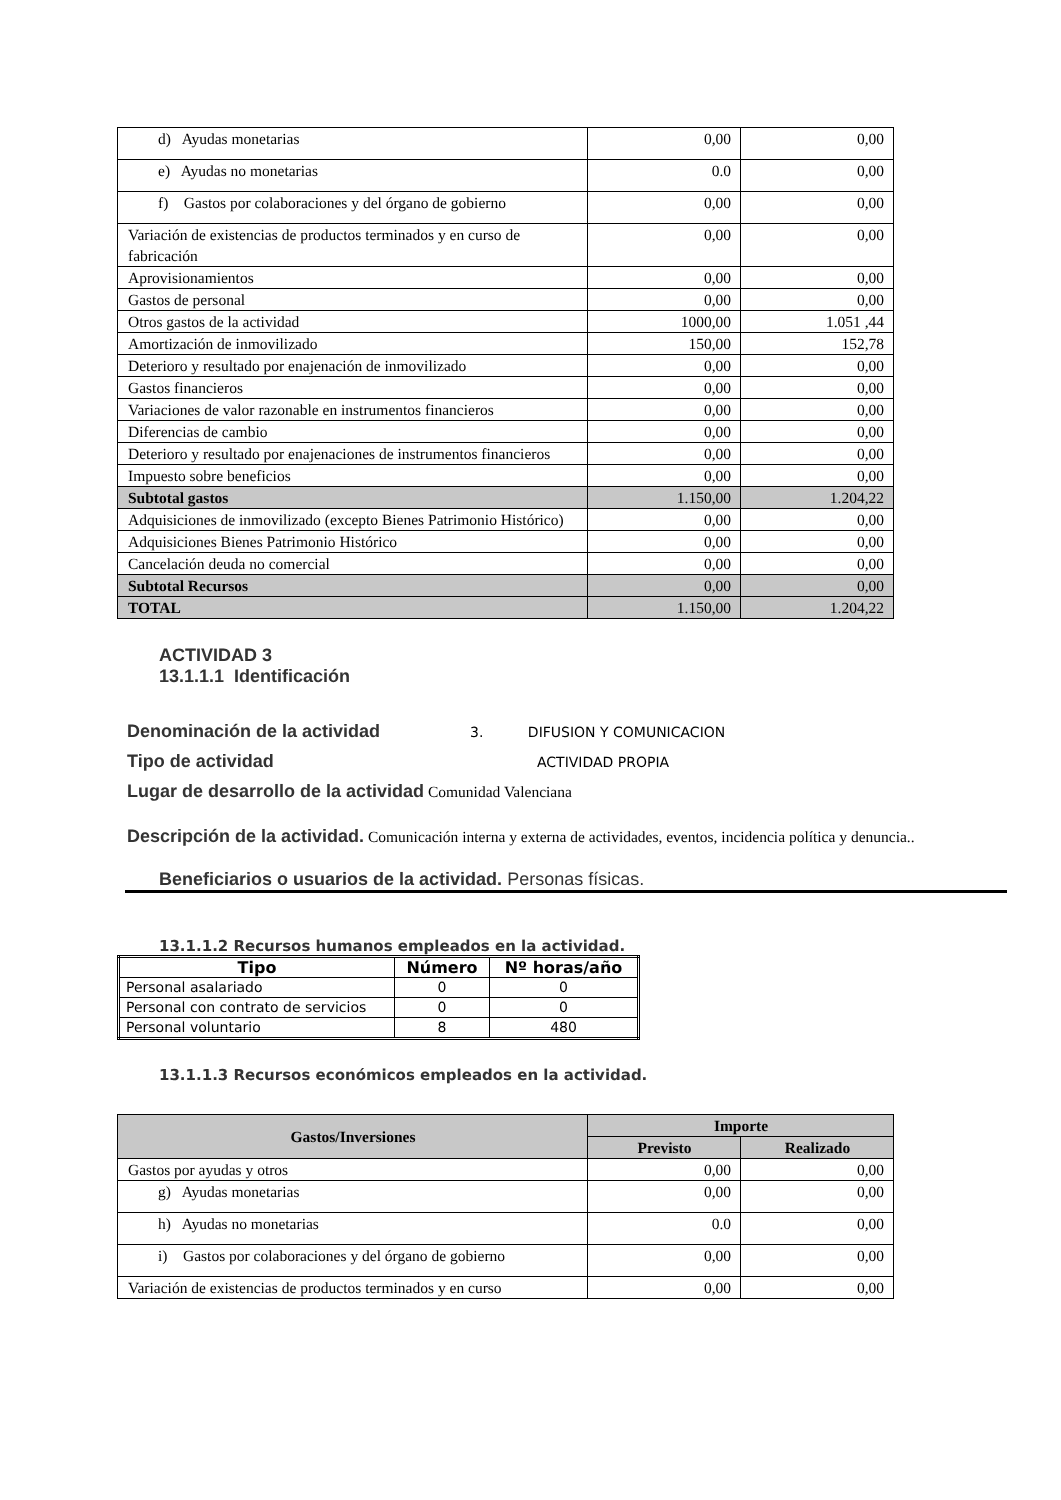| d) Ayudas monetarias | 0,00 | 0,00 |
| e) Ayudas no monetarias | 0.0 | 0,00 |
| f) Gastos por colaboraciones y del órgano de gobierno | 0,00 | 0,00 |
| Variación de existencias de productos terminados y en curso de fabricación | 0,00 | 0,00 |
| Aprovisionamientos | 0,00 | 0,00 |
| Gastos de personal | 0,00 | 0,00 |
| Otros gastos de la actividad | 1000,00 | 1.051 ,44 |
| Amortización de inmovilizado | 150,00 | 152,78 |
| Deterioro y resultado por enajenación de inmovilizado | 0,00 | 0,00 |
| Gastos financieros | 0,00 | 0,00 |
| Variaciones de valor razonable en instrumentos financieros | 0,00 | 0,00 |
| Diferencias de cambio | 0,00 | 0,00 |
| Deterioro y resultado por enajenaciones de instrumentos financieros | 0,00 | 0,00 |
| Impuesto sobre beneficios | 0,00 | 0,00 |
| Subtotal gastos | 1.150,00 | 1.204,22 |
| Adquisiciones de inmovilizado (excepto Bienes Patrimonio Histórico) | 0,00 | 0,00 |
| Adquisiciones Bienes Patrimonio Histórico | 0,00 | 0,00 |
| Cancelación deuda no comercial | 0,00 | 0,00 |
| Subtotal Recursos | 0,00 | 0,00 |
| TOTAL | 1.150,00 | 1.204,22 |
ACTIVIDAD 3
13.1.1.1 Identificación
Denominación de la actividad 3. DIFUSION Y COMUNICACION
Tipo de actividad ACTIVIDAD PROPIA
Lugar de desarrollo de la actividad Comunidad Valenciana
Descripción de la actividad. Comunicación interna y externa de actividades, eventos, incidencia política y denuncia..
Beneficiarios o usuarios de la actividad. Personas físicas.
13.1.1.2 Recursos humanos empleados en la actividad.
| Tipo | Número | Nº horas/año |
| --- | --- | --- |
| Personal asalariado | 0 | 0 |
| Personal con contrato de servicios | 0 | 0 |
| Personal voluntario | 8 | 480 |
13.1.1.3 Recursos económicos empleados en la actividad.
| Gastos/Inversiones | Importe | |
| | Previsto | Realizado |
| Gastos por ayudas y otros | 0,00 | 0,00 |
| g) Ayudas monetarias | 0,00 | 0,00 |
| h) Ayudas no monetarias | 0.0 | 0,00 |
| i) Gastos por colaboraciones y del órgano de gobierno | 0,00 | 0,00 |
| Variación de existencias de productos terminados y en curso | 0,00 | 0,00 |